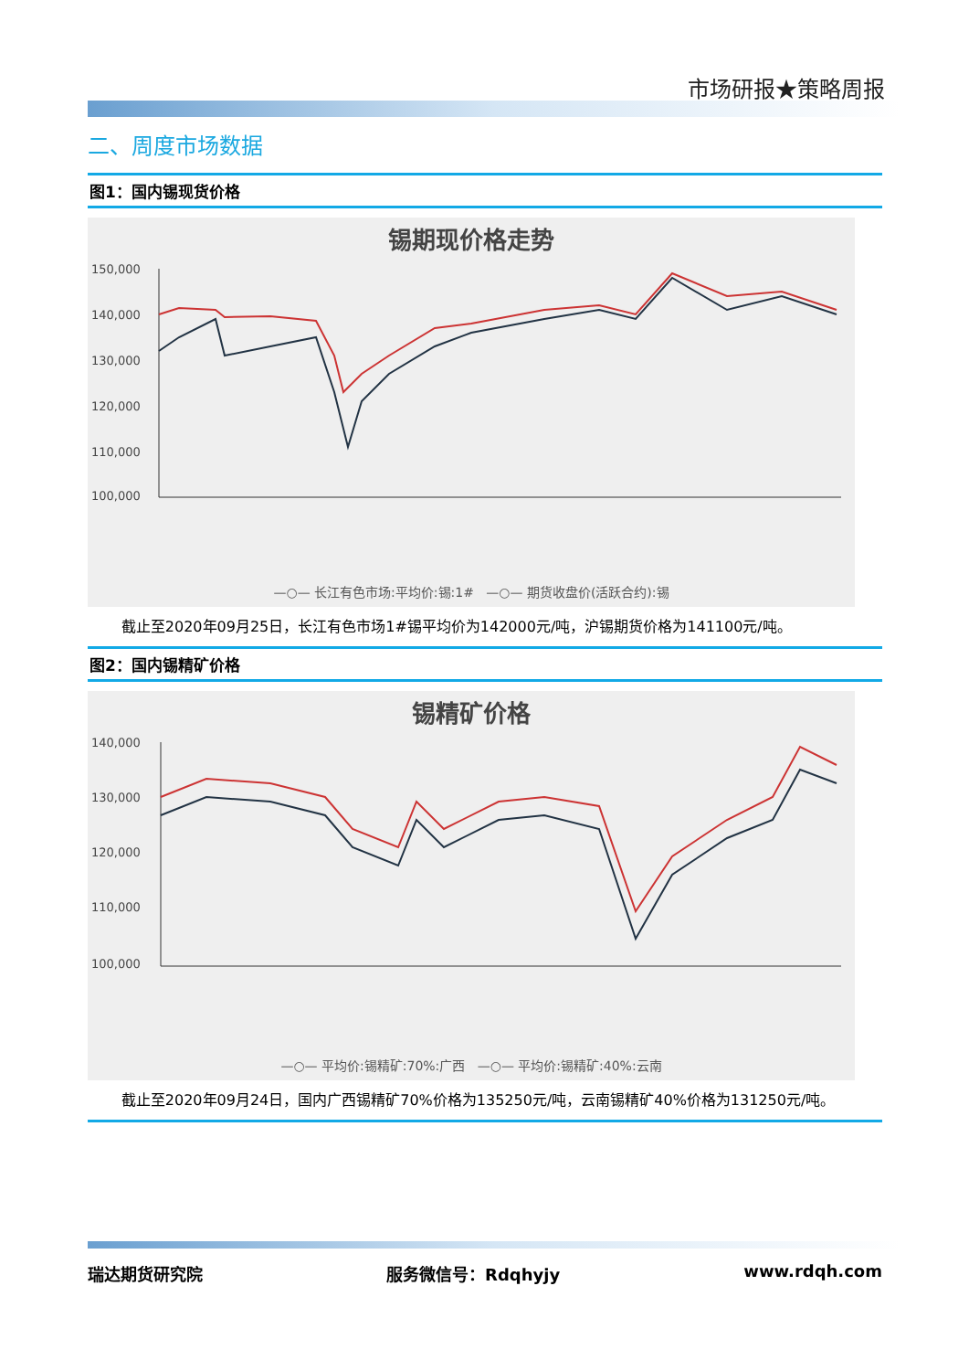市场研报★策略周报
二、周度市场数据
图1：国内锡现货价格
锡期现价格走势
150,000
140,000
130,000
120,000
110,000
100,000
—○— 长江有色市场:平均价:锡:1# —○— 期货收盘价(活跃合约):锡
截止至2020年09月25日，长江有色市场1#锡平均价为142000元/吨，沪锡期货价格为141100元/吨。
图2：国内锡精矿价格
锡精矿价格
140,000
130,000
120,000
110,000
100,000
—○— 平均价:锡精矿:70%:广西 —○— 平均价:锡精矿:40%:云南
截止至2020年09月24日，国内广西锡精矿70%价格为135250元/吨，云南锡精矿40%价格为131250元/吨。
瑞达期货研究院 服务微信号：Rdqhyjy www.rdqh.com